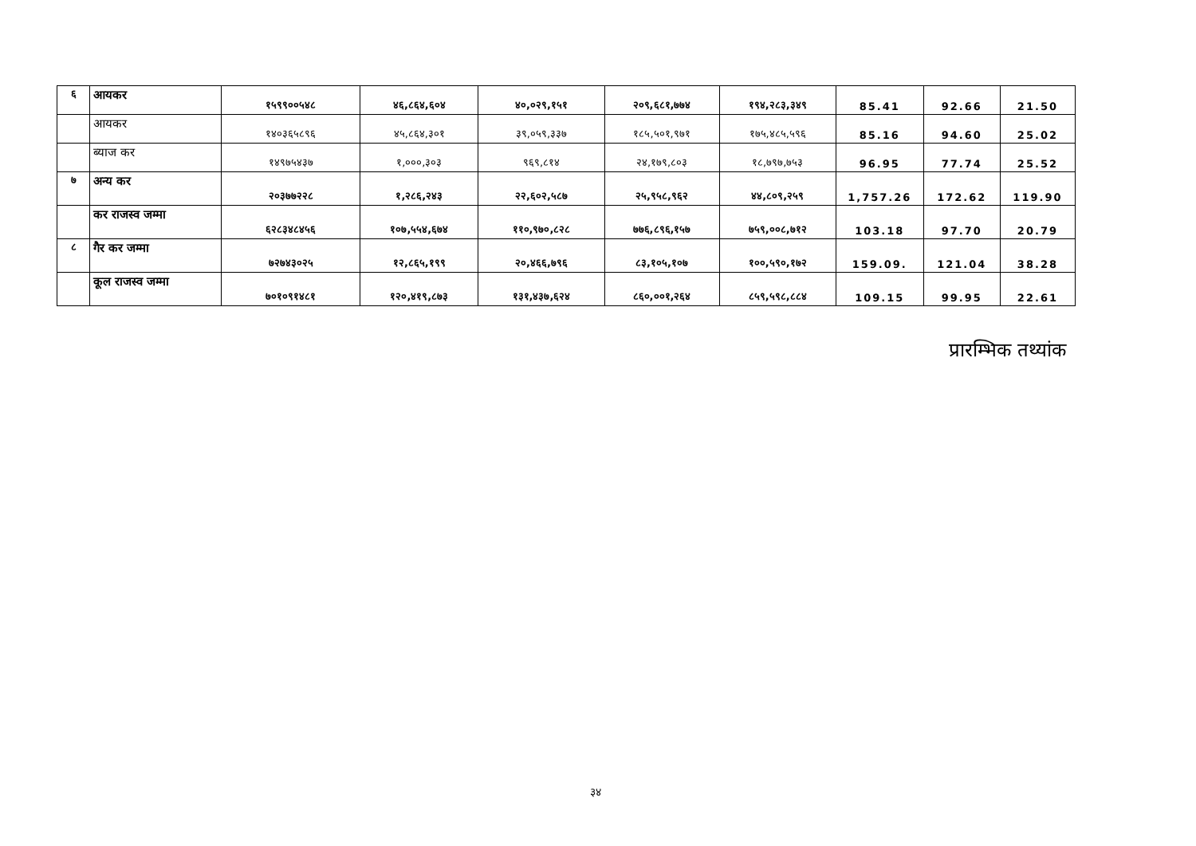| ६ | आयकर | १५९९००५४८ | ४६,८६४,६०४ | ४०,०२९,१५१ | २०९,६८१,७७४ | १९४,२८३,३४९ | 85.41 | 92.66 | 21.50 |
| | आयकर | १४०३६५८९६ | ४५,८६४,३०१ | ३९,०५९,३३७ | १८५,५०१,९७१ | १७५,४८५,५९६ | 85.16 | 94.60 | 25.02 |
| | ब्याज कर | १४९७५४३७ | १,०००,३०३ | ९६९,८१४ | २४,१७९,८०३ | १८,७९७,७५३ | 96.95 | 77.74 | 25.52 |
| ७ | अन्य कर | २०३७७२२८ | १,२८६,२४३ | २२,६०२,५८७ | २५,९५८,९६२ | ४४,८०९,२५९ | 1,757.26 | 172.62 | 119.90 |
| | कर राजस्व जम्मा | ६२८३४८४५६ | १०७,५५४,६७४ | ११०,९७०,८२८ | ७७६,८९६,१५७ | ७५९,००८,७१२ | 103.18 | 97.70 | 20.79 |
| ८ | गैर कर जम्मा | ७२७४३०२५ | १२,८६५,१९९ | २०,४६६,७९६ | ८३,१०५,१०७ | १००,५९०,१७२ | 159.09. | 121.04 | 38.28 |
| | कूल राजस्व जम्मा | ७०१०९१४८१ | १२०,४१९,८७३ | १३१,४३७,६२४ | ८६०,००१,२६४ | ८५९,५९८,८८४ | 109.15 | 99.95 | 22.61 |
प्रारम्भिक तथ्यांक
३४